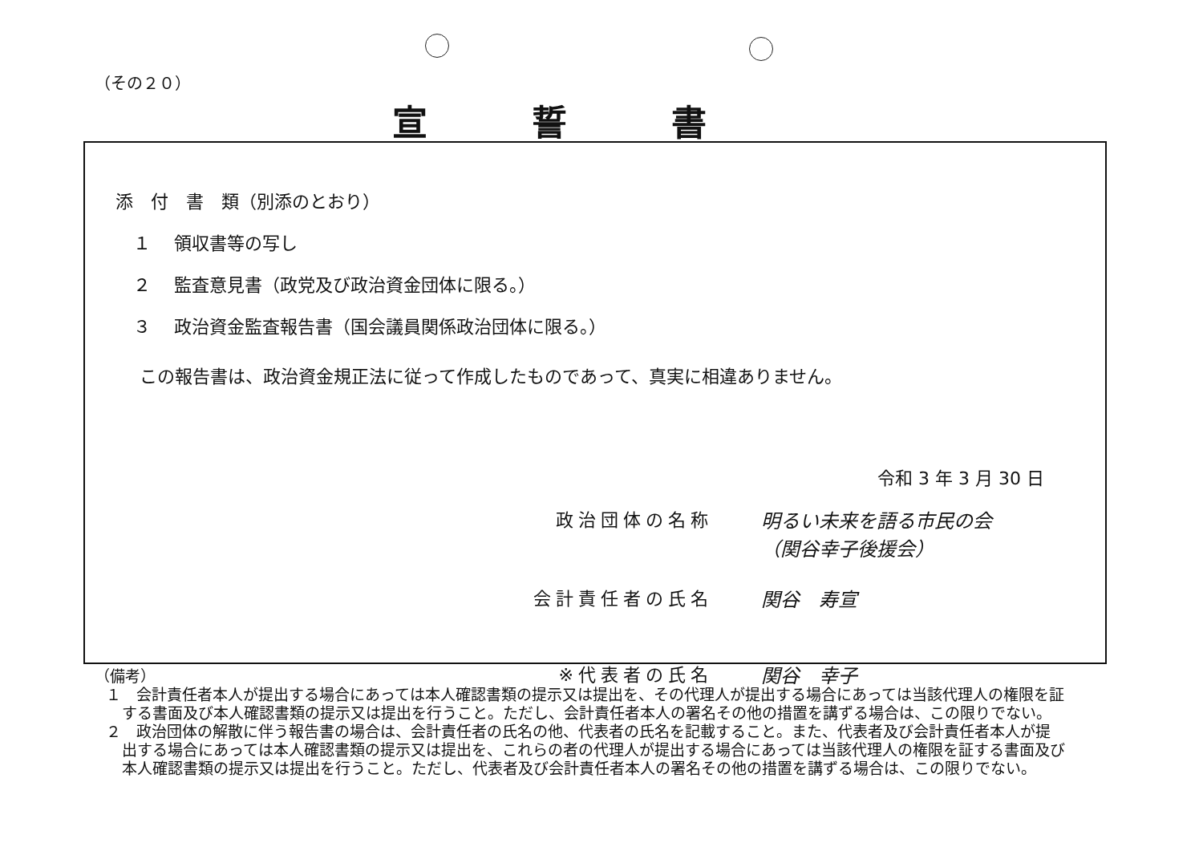（その２０）
宣誓書
添　付　書　類（別添のとおり）
　１　 領収書等の写し
　２　 監査意見書（政党及び政治資金団体に限る。）
　３　 政治資金監査報告書（国会議員関係政治団体に限る。）
この報告書は、政治資金規正法に従って作成したものであって、真実に相違ありません。
令和 3 年 3 月 30 日
政治団体の名称 明るい未来を語る市民の会
（関谷幸子後援会）
会計責任者の氏名 関谷　寿宣
※代表者の氏名 関谷　幸子
（備考）
１　会計責任者本人が提出する場合にあっては本人確認書類の提示又は提出を、その代理人が提出する場合にあっては当該代理人の権限を証する書面及び本人確認書類の提示又は提出を行うこと。ただし、会計責任者本人の署名その他の措置を講ずる場合は、この限りでない。
２　政治団体の解散に伴う報告書の場合は、会計責任者の氏名の他、代表者の氏名を記載すること。また、代表者及び会計責任者本人が提出する場合にあっては本人確認書類の提示又は提出を、これらの者の代理人が提出する場合にあっては当該代理人の権限を証する書面及び本人確認書類の提示又は提出を行うこと。ただし、代表者及び会計責任者本人の署名その他の措置を講ずる場合は、この限りでない。